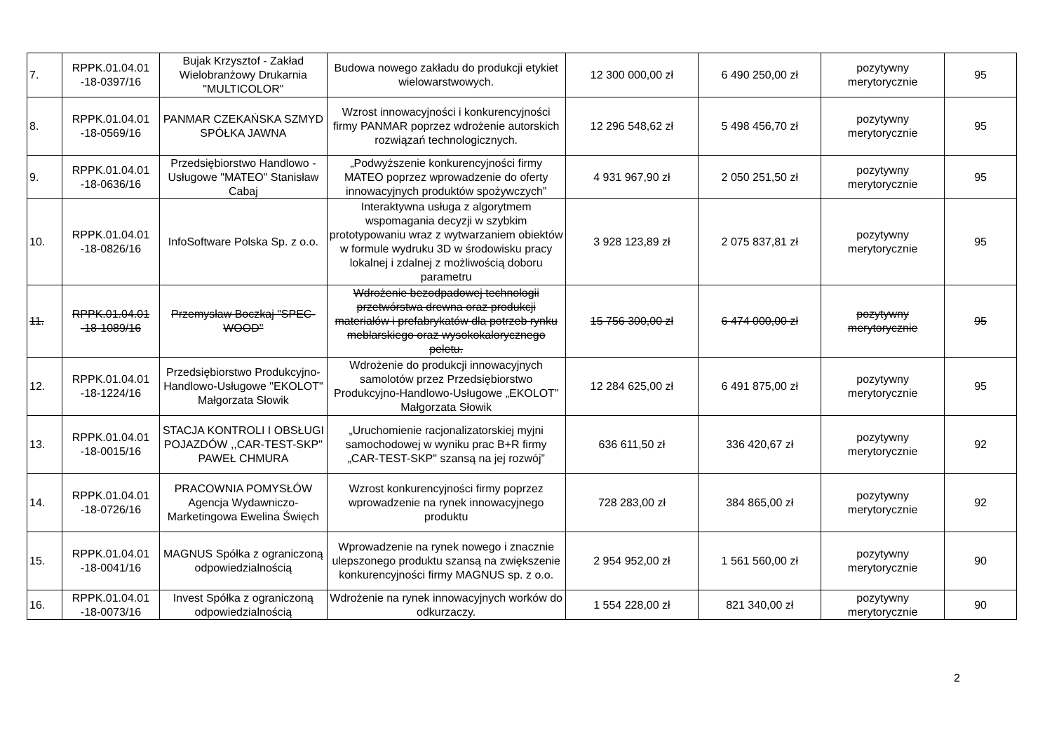| 7. | RPPK.01.04.01 -18-0397/16 | Bujak Krzysztof - Zakład Wielobranżowy Drukarnia "MULTICOLOR" | Budowa nowego zakładu do produkcji etykiet wielowarstwowych. | 12 300 000,00 zł | 6 490 250,00 zł | pozytywny merytorycznie | 95 |
| 8. | RPPK.01.04.01 -18-0569/16 | PANMAR CZEKAŃSKA SZMYD SPÓŁKA JAWNA | Wzrost innowacyjności i konkurencyjności firmy PANMAR poprzez wdrożenie autorskich rozwiązań technologicznych. | 12 296 548,62 zł | 5 498 456,70 zł | pozytywny merytorycznie | 95 |
| 9. | RPPK.01.04.01 -18-0636/16 | Przedsiębiorstwo Handlowo - Usługowe "MATEO" Stanisław Cabaj | „Podwyższenie konkurencyjności firmy MATEO poprzez wprowadzenie do oferty innowacyjnych produktów spożywczych” | 4 931 967,90 zł | 2 050 251,50 zł | pozytywny merytorycznie | 95 |
| 10. | RPPK.01.04.01 -18-0826/16 | InfoSoftware Polska Sp. z o.o. | Interaktywna usługa z algorytmem wspomagania decyzji w szybkim prototypowaniu wraz z wytwarzaniem obiektów w formule wydruku 3D w środowisku pracy lokalnej i zdalnej z możliwością doboru parametru | 3 928 123,89 zł | 2 075 837,81 zł | pozytywny merytorycznie | 95 |
| 11. | RPPK.01.04.01 -18-1089/16 | Przemysław Boczkaj "SPEC-WOOD" | Wdrożenie bezodpadowej technologii przetwórstwa drewna oraz produkcji materiałów i prefabrykatów dla potrzeb rynku meblarskiego oraz wysokokalorycznego peletu. | 15 756 300,00 zł | 6 474 000,00 zł | pozytywny merytorycznie | 95 |
| 12. | RPPK.01.04.01 -18-1224/16 | Przedsiębiorstwo Produkcyjno-Handlowo-Usługowe "EKOLOT" Małgorzata Słowik | Wdrożenie do produkcji innowacyjnych samolotów przez Przedsiębiorstwo Produkcyjno-Handlowo-Usługowe „EKOLOT” Małgorzata Słowik | 12 284 625,00 zł | 6 491 875,00 zł | pozytywny merytorycznie | 95 |
| 13. | RPPK.01.04.01 -18-0015/16 | STACJA KONTROLI I OBSŁUGI POJAZDÓW ,,CAR-TEST-SKP" PAWEŁ CHMURA | „Uruchomienie racjonalizatorskiej myjni samochodowej w wyniku prac B+R firmy „CAR-TEST-SKP" szansą na jej rozwój” | 636 611,50 zł | 336 420,67 zł | pozytywny merytorycznie | 92 |
| 14. | RPPK.01.04.01 -18-0726/16 | PRACOWNIA POMYSŁÓW Agencja Wydawniczo-Marketingowa Ewelina Święch | Wzrost konkurencyjności firmy poprzez wprowadzenie na rynek innowacyjnego produktu | 728 283,00 zł | 384 865,00 zł | pozytywny merytorycznie | 92 |
| 15. | RPPK.01.04.01 -18-0041/16 | MAGNUS Spółka z ograniczoną odpowiedzialnością | Wprowadzenie na rynek nowego i znacznie ulepszonego produktu szansą na zwiększenie konkurencyjności firmy MAGNUS sp. z o.o. | 2 954 952,00 zł | 1 561 560,00 zł | pozytywny merytorycznie | 90 |
| 16. | RPPK.01.04.01 -18-0073/16 | Invest Spółka z ograniczoną odpowiedzialnością | Wdrożenie na rynek innowacyjnych worków do odkurzaczy. | 1 554 228,00 zł | 821 340,00 zł | pozytywny merytorycznie | 90 |
2